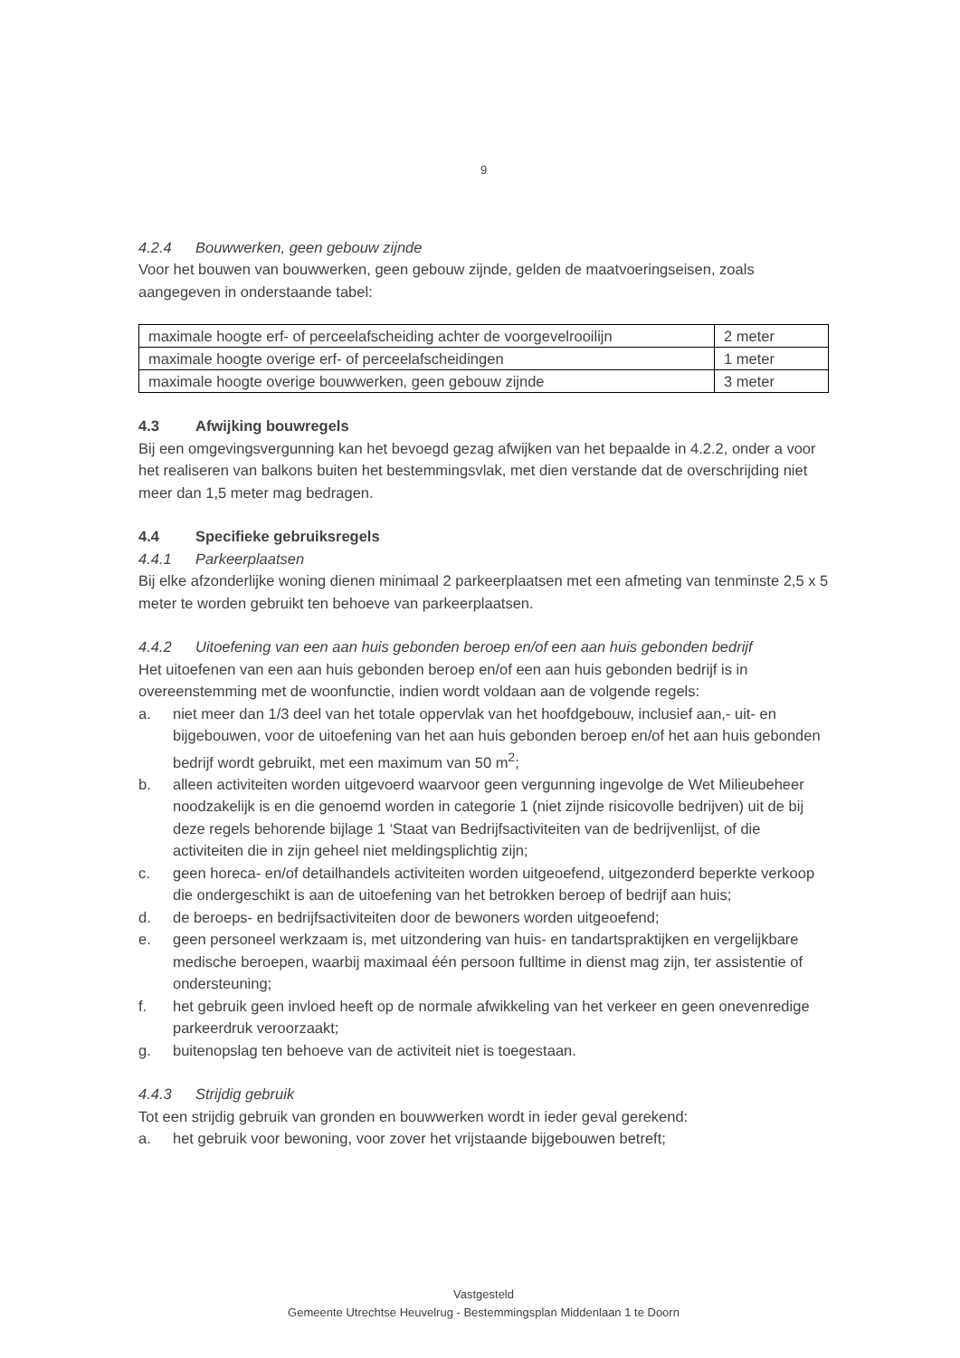9
4.2.4 Bouwwerken, geen gebouw zijnde
Voor het bouwen van bouwwerken, geen gebouw zijnde, gelden de maatvoeringseisen, zoals aangegeven in onderstaande tabel:
| maximale hoogte erf- of perceelafscheiding achter de voorgevelrooilijn | 2 meter |
| maximale hoogte overige erf- of perceelafscheidingen | 1 meter |
| maximale hoogte overige bouwwerken, geen gebouw zijnde | 3 meter |
4.3 Afwijking bouwregels
Bij een omgevingsvergunning kan het bevoegd gezag afwijken van het bepaalde in 4.2.2, onder a voor het realiseren van balkons buiten het bestemmingsvlak, met dien verstande dat de overschrijding niet meer dan 1,5 meter mag bedragen.
4.4 Specifieke gebruiksregels
4.4.1 Parkeerplaatsen
Bij elke afzonderlijke woning dienen minimaal 2 parkeerplaatsen met een afmeting van tenminste 2,5 x 5 meter te worden gebruikt ten behoeve van parkeerplaatsen.
4.4.2 Uitoefening van een aan huis gebonden beroep en/of een aan huis gebonden bedrijf
Het uitoefenen van een aan huis gebonden beroep en/of een aan huis gebonden bedrijf is in overeenstemming met de woonfunctie, indien wordt voldaan aan de volgende regels:
a. niet meer dan 1/3 deel van het totale oppervlak van het hoofdgebouw, inclusief aan,- uit- en bijgebouwen, voor de uitoefening van het aan huis gebonden beroep en/of het aan huis gebonden bedrijf wordt gebruikt, met een maximum van 50 m<sup>2</sup>;
b. alleen activiteiten worden uitgevoerd waarvoor geen vergunning ingevolge de Wet Milieubeheer noodzakelijk is en die genoemd worden in categorie 1 (niet zijnde risicovolle bedrijven) uit de bij deze regels behorende bijlage 1 ‘Staat van Bedrijfsactiviteiten van de bedrijvenlijst, of die activiteiten die in zijn geheel niet meldingsplichtig zijn;
c. geen horeca- en/of detailhandels activiteiten worden uitgeoefend, uitgezonderd beperkte verkoop die ondergeschikt is aan de uitoefening van het betrokken beroep of bedrijf aan huis;
d. de beroeps- en bedrijfsactiviteiten door de bewoners worden uitgeoefend;
e. geen personeel werkzaam is, met uitzondering van huis- en tandartspraktijken en vergelijkbare medische beroepen, waarbij maximaal één persoon fulltime in dienst mag zijn, ter assistentie of ondersteuning;
f. het gebruik geen invloed heeft op de normale afwikkeling van het verkeer en geen onevenredige parkeerdruk veroorzaakt;
g. buitenopslag ten behoeve van de activiteit niet is toegestaan.
4.4.3 Strijdig gebruik
Tot een strijdig gebruik van gronden en bouwwerken wordt in ieder geval gerekend:
a. het gebruik voor bewoning, voor zover het vrijstaande bijgebouwen betreft;
Vastgesteld
Gemeente Utrechtse Heuvelrug - Bestemmingsplan Middenlaan 1 te Doorn